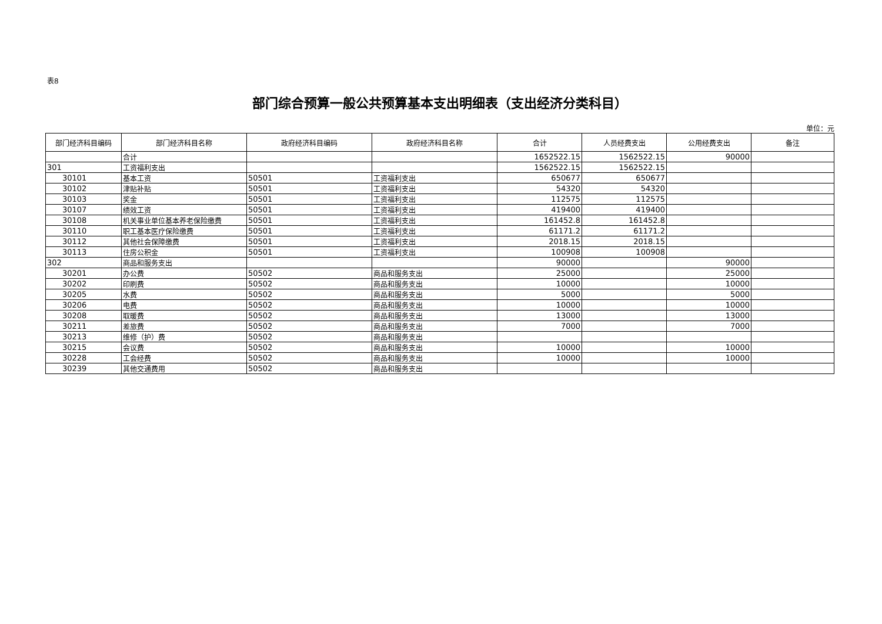表8
部门综合预算一般公共预算基本支出明细表（支出经济分类科目）
单位：元
| 部门经济科目编码 | 部门经济科目名称 | 政府经济科目编码 | 政府经济科目名称 | 合计 | 人员经费支出 | 公用经费支出 | 备注 |
| --- | --- | --- | --- | --- | --- | --- | --- |
| | 合计 | | | 1652522.15 | 1562522.15 | 90000 | |
| 301 | 工资福利支出 | | | 1562522.15 | 1562522.15 | | |
| 30101 | 基本工资 | 50501 | 工资福利支出 | 650677 | 650677 | | |
| 30102 | 津贴补贴 | 50501 | 工资福利支出 | 54320 | 54320 | | |
| 30103 | 奖金 | 50501 | 工资福利支出 | 112575 | 112575 | | |
| 30107 | 绩效工资 | 50501 | 工资福利支出 | 419400 | 419400 | | |
| 30108 | 机关事业单位基本养老保险缴费 | 50501 | 工资福利支出 | 161452.8 | 161452.8 | | |
| 30110 | 职工基本医疗保险缴费 | 50501 | 工资福利支出 | 61171.2 | 61171.2 | | |
| 30112 | 其他社会保障缴费 | 50501 | 工资福利支出 | 2018.15 | 2018.15 | | |
| 30113 | 住房公积金 | 50501 | 工资福利支出 | 100908 | 100908 | | |
| 302 | 商品和服务支出 | | | 90000 | | 90000 | |
| 30201 | 办公费 | 50502 | 商品和服务支出 | 25000 | | 25000 | |
| 30202 | 印刷费 | 50502 | 商品和服务支出 | 10000 | | 10000 | |
| 30205 | 水费 | 50502 | 商品和服务支出 | 5000 | | 5000 | |
| 30206 | 电费 | 50502 | 商品和服务支出 | 10000 | | 10000 | |
| 30208 | 取暖费 | 50502 | 商品和服务支出 | 13000 | | 13000 | |
| 30211 | 差旅费 | 50502 | 商品和服务支出 | 7000 | | 7000 | |
| 30213 | 维修（护）费 | 50502 | 商品和服务支出 | | | | |
| 30215 | 会议费 | 50502 | 商品和服务支出 | 10000 | | 10000 | |
| 30228 | 工会经费 | 50502 | 商品和服务支出 | 10000 | | 10000 | |
| 30239 | 其他交通费用 | 50502 | 商品和服务支出 | | | | |